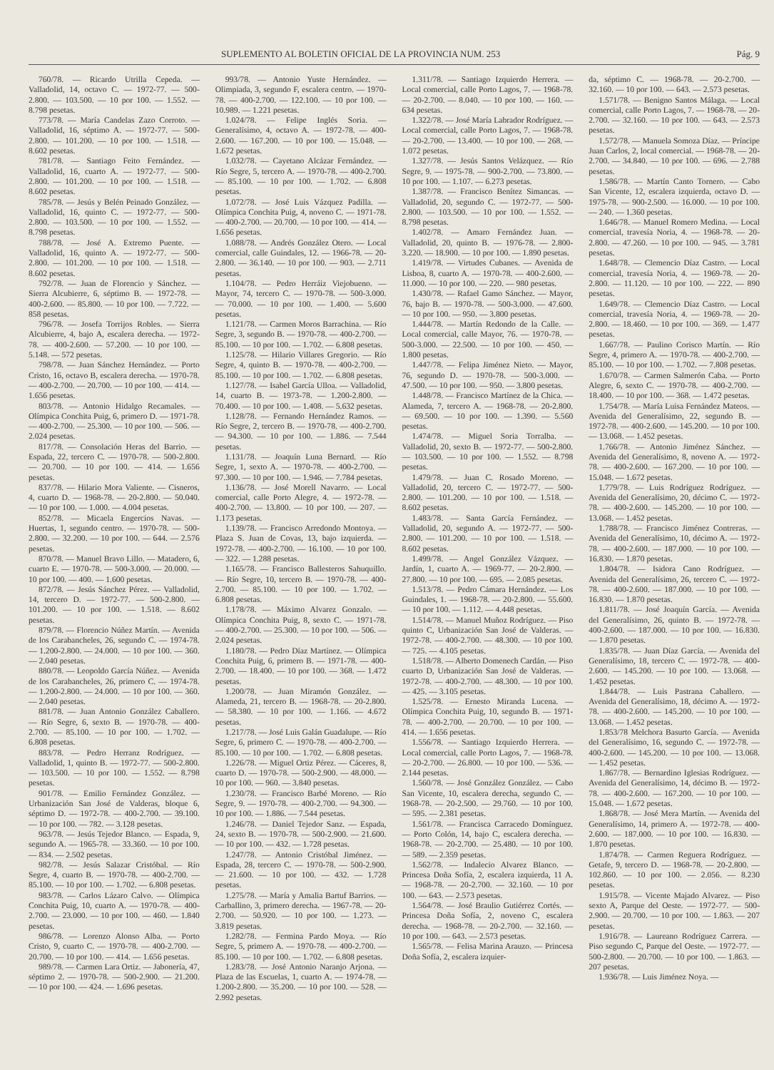SUPLEMENTO AL BOLETIN OFICIAL DE LA PROVINCIA NUM. 253 Pág. 9
760/78. — Ricardo Utrilla Cepeda. — Valladolid, 14, octavo C. — 1972-77. — 500-2.800. — 103.500. — 10 por 100. — 1.552. — 8.798 pesetas.
773/78. — María Candelas Zazo Corroto. — Valladolid, 16, séptimo A. — 1972-77. — 500-2.800. — 101.200. — 10 por 100. — 1.518. — 8.602 pesetas.
781/78. — Santiago Feito Fernández. — Valladolid, 16, cuarto A. — 1972-77. — 500-2.800. — 101.200. — 10 por 100. — 1.518. — 8.602 pesetas.
785/78. — Jesús y Belén Peinado González. — Valladolid, 16, quinto C. — 1972-77. — 500-2.800. — 103.500. — 10 por 100. — 1.552. — 8.798 pesetas.
788/78. — José A. Extremo Puente. — Valladolid, 16, quinto A. — 1972-77. — 500-2.800. — 101.200. — 10 por 100. — 1.518. — 8.602 pesetas.
792/78. — Juan de Florencio y Sánchez. — Sierra Alcubierre, 6, séptimo B. — 1972-78. — 400-2.600. — 85.800. — 10 por 100. — 7.722. — 858 pesetas.
796/78. — Josefa Torrijos Robles. — Sierra Alcubierre, 4, bajo A, escalera derecha. — 1972-78. — 400-2.600. — 57.200. — 10 por 100. — 5.148. — 572 pesetas.
798/78. — Juan Sánchez Hernández. — Porto Cristo, 16, octavo B, escalera derecha. — 1970-78. — 400-2.700. — 20.700. — 10 por 100. — 414. — 1.656 pesetas.
803/78. — Antonio Hidalgo Recamales. — Olímpica Conchita Puig, 6, primero D. — 1971-78. — 400-2.700. — 25.300. — 10 por 100. — 506. — 2.024 pesetas.
817/78. — Consolación Heras del Barrio. — Espada, 22, tercero C. — 1970-78. — 500-2.800. — 20.700. — 10 por 100. — 414. — 1.656 pesetas.
837/78. — Hilario Mora Valiente. — Cisneros, 4, cuarto D. — 1968-78. — 20-2.800. — 50.040. — 10 por 100. — 1.000. — 4.004 pesetas.
852/78. — Micaela Engercios Navas. — Huertas, 1, segundo centro. — 1970-78. — 500-2.800. — 32.200. — 10 por 100. — 644. — 2.576 pesetas.
870/78. — Manuel Bravo Lillo. — Matadero, 6, cuarto E. — 1970-78. — 500-3.000. — 20.000. — 10 por 100. — 400. — 1.600 pesetas.
872/78. — Jesús Sánchez Pérez. — Valladolid, 14, tercero D. — 1972-77. — 500-2.800. — 101.200. — 10 por 100. — 1.518. — 8.602 pesetas.
879/78. — Florencio Núñez Martín. — Avenida de los Carabancheles, 26, segundo C. — 1974-78. — 1.200-2.800. — 24.000. — 10 por 100. — 360. — 2.040 pesetas.
880/78. — Leopoldo García Núñez. — Avenida de los Carabancheles, 26, primero C. — 1974-78. — 1.200-2.800. — 24.000. — 10 por 100. — 360. — 2.040 pesetas.
881/78. — Juan Antonio González Caballero. — Río Segre, 6, sexto B. — 1970-78. — 400-2.700. — 85.100. — 10 por 100. — 1.702. — 6.808 pesetas.
883/78. — Pedro Herranz Rodríguez. — Valladolid, 1, quinto B. — 1972-77. — 500-2.800. — 103.500. — 10 por 100. — 1.552. — 8.798 pesetas.
901/78. — Emilio Fernández González. — Urbanización San José de Valderas, bloque 6, séptimo D. — 1972-78. — 400-2.700. — 39.100. — 10 por 100. — 782. — 3.128 pesetas.
963/78. — Jesús Tejedor Blanco. — Espada, 9, segundo A. — 1965-78. — 33.360. — 10 por 100. — 834. — 2.502 pesetas.
982/78. — Jesús Salazar Cristóbal. — Río Segre, 4, cuarto B. — 1970-78. — 400-2.700. — 85.100. — 10 por 100. — 1.702. — 6.808 pesetas.
983/78. — Carlos Lázaro Calvo. — Olímpica Conchita Puig, 10, cuarto A. — 1970-78. — 400-2.700. — 23.000. — 10 por 100. — 460. — 1.840 pesetas.
986/78. — Lorenzo Alonso Alba. — Porto Cristo, 9, cuarto C. — 1970-78. — 400-2.700. — 20.700. — 10 por 100. — 414. — 1.656 pesetas.
989/78. — Carmen Lara Ortiz. — Jabonería, 47, séptimo 2. — 1970-78. — 500-2.900. — 21.200. — 10 por 100. — 424. — 1.696 pesetas.
993/78. — Antonio Yuste Hernández. — Olimpiada, 3, segundo F, escalera centro. — 1970-78. — 400-2.700. — 122.100. — 10 por 100. — 10.989. — 1.221 pesetas.
1.024/78. — Felipe Inglés Soria. — Generalísimo, 4, octavo A. — 1972-78. — 400-2.600. — 167.200. — 10 por 100. — 15.048. — 1.672 pesetas.
1.032/78. — Cayetano Alcázar Fernández. — Río Segre, 5, tercero A. — 1970-78. — 400-2.700. — 85.100. — 10 por 100. — 1.702. — 6.808 pesetas.
1.072/78. — José Luis Vázquez Padilla. — Olímpica Conchita Puig, 4, noveno C. — 1971-78. — 400-2.700. — 20.700. — 10 por 100. — 414. — 1.656 pesetas.
1.088/78. — Andrés González Otero. — Local comercial, calle Guindales, 12. — 1966-78. — 20-2.800. — 36.140. — 10 por 100. — 903. — 2.711 pesetas.
1.104/78. — Pedro Herráiz Viejobueno. — Mayor, 74, tercero C. — 1970-78. — 500-3.000. — 70.000. — 10 por 100. — 1.400. — 5.600 pesetas.
1.121/78. — Carmen Moros Barrachina. — Río Segre, 3, segundo B. — 1970-78. — 400-2.700. — 85.100. — 10 por 100. — 1.702. — 6.808 pesetas.
1.125/78. — Hilario Villares Gregorio. — Río Segre, 4, quinto B. — 1970-78. — 400-2.700. — 85.100. — 10 por 100. — 1.702. — 6.808 pesetas.
1.127/78. — Isabel García Ulloa. — Valladolid, 14, cuarto B. — 1973-78. — 1.200-2.800. — 70.400. — 10 por 100. — 1.408. — 5.632 pesetas.
1.128/78. — Fernando Hernández Ramos. — Río Segre, 2, tercero B. — 1970-78. — 400-2.700. — 94.300. — 10 por 100. — 1.886. — 7.544 pesetas.
1.131/78. — Joaquín Luna Bernard. — Río Segre, 1, sexto A. — 1970-78. — 400-2.700. — 97.300. — 10 por 100. — 1.946. — 7.784 pesetas.
1.136/78. — José Morell Navarro. — Local comercial, calle Porto Alegre, 4. — 1972-78. — 400-2.700. — 13.800. — 10 por 100. — 207. — 1.173 pesetas.
1.139/78. — Francisco Arredondo Montoya. — Plaza S. Juan de Covas, 13, bajo izquierda. — 1972-78. — 400-2.700. — 16.100. — 10 por 100. — 322. — 1.288 pesetas.
1.165/78. — Francisco Ballesteros Sahuquillo. — Río Segre, 10, tercero B. — 1970-78. — 400-2.700. — 85.100. — 10 por 100. — 1.702. — 6.808 pesetas.
1.178/78. — Máximo Alvarez Gonzalo. — Olímpica Conchita Puig, 8, sexto C. — 1971-78. — 400-2.700. — 25.300. — 10 por 100. — 506. — 2.024 pesetas.
1.180/78. — Pedro Díaz Martínez. — Olímpica Conchita Puig, 6, primero B. — 1971-78. — 400-2.700. — 18.400. — 10 por 100. — 368. — 1.472 pesetas.
1.200/78. — Juan Miramón González. — Alameda, 21, tercero B. — 1968-78. — 20-2.800. — 58.380. — 10 por 100. — 1.166. — 4.672 pesetas.
1.217/78. — José Luis Galán Guadalupe. — Río Segre, 6, primero C. — 1970-78. — 400-2.700. — 85.100. — 10 por 100. — 1.702. — 6.808 pesetas.
1.226/78. — Miguel Ortiz Pérez. — Cáceres, 8, cuarto D. — 1970-78. — 500-2.900. — 48.000. — 10 por 100. — 960. — 3.840 pesetas.
1.230/78. — Francisco Barbé Moreno. — Río Segre, 9. — 1970-78. — 400-2.700. — 94.300. — 10 por 100. — 1.886. — 7.544 pesetas.
1.246/78. — Daniel Tejedor Sanz. — Espada, 24, sexto B. — 1970-78. — 500-2.900. — 21.600. — 10 por 100. — 432. — 1.728 pesetas.
1.247/78. — Antonio Cristóbal Jiménez. — Espada, 28, tercero C. — 1970-78. — 500-2.900. — 21.600. — 10 por 100. — 432. — 1.728 pesetas.
1.275/78. — María y Amalia Bartuf Barrios. — Carballino, 3, primero derecha. — 1967-78. — 20-2.700. — 50.920. — 10 por 100. — 1.273. — 3.819 pesetas.
1.282/78. — Fermina Pardo Moya. — Río Segre, 5, primero A. — 1970-78. — 400-2.700. — 85.100. — 10 por 100. — 1.702. — 6.808 pesetas.
1.283/78. — José Antonio Naranjo Arjona. — Plaza de las Escuelas, 1, cuarto A. — 1974-78. — 1.200-2.800. — 35.200. — 10 por 100. — 528. — 2.992 pesetas.
1.311/78. — Santiago Izquierdo Herrera. — Local comercial, calle Porto Lagos, 7. — 1968-78. — 20-2.700. — 8.040. — 10 por 100. — 160. — 634 pesetas.
1.322/78. — José María Labrador Rodríguez. — Local comercial, calle Porto Lagos, 7. — 1968-78. — 20-2.700. — 13.400. — 10 por 100. — 268. — 1.072 pesetas.
1.327/78. — Jesús Santos Velázquez. — Río Segre, 9. — 1975-78. — 900-2.700. — 73.800. — 10 por 100. — 1.107. — 6.273 pesetas.
1.387/78. — Francisco Benítez Simancas. — Valladolid, 20, segundo C. — 1972-77. — 500-2.800. — 103.500. — 10 por 100. — 1.552. — 8.798 pesetas.
1.402/78. — Amaro Fernández Juan. — Valladolid, 20, quinto B. — 1976-78. — 2.800-3.220. — 18.900. — 10 por 100. — 1.890 pesetas.
1.419/78. — Virtudes Cubanes. — Avenida de Lisboa, 8, cuarto A. — 1970-78. — 400-2.600. — 11.000. — 10 por 100. — 220. — 980 pesetas.
1.430/78. — Rafael Gamo Sánchez. — Mayor, 76, bajo B. — 1970-78. — 500-3.000. — 47.600. — 10 por 100. — 950. — 3.800 pesetas.
1.444/78. — Martín Redondo de la Calle. — Local comercial, calle Mayor, 76. — 1970-78. — 500-3.000. — 22.500. — 10 por 100. — 450. — 1.800 pesetas.
1.447/78. — Felipa Jiménez Nieto. — Mayor, 76, segundo D. — 1970-78. — 500-3.000. — 47.500. — 10 por 100. — 950. — 3.800 pesetas.
1.448/78. — Francisco Martínez de la Chica. — Alameda, 7, tercero A. — 1968-78. — 20-2.800. — 69.500. — 10 por 100. — 1.390. — 5.560 pesetas.
1.474/78. — Miguel Soria Torralba. — Valladolid, 20, sexto B. — 1972-77. — 500-2.800. — 103.500. — 10 por 100. — 1.552. — 8.798 pesetas.
1.479/78. — Juan C. Rosado Moreno. — Valladolid, 20, tercero C. — 1972-77. — 500-2.800. — 101.200. — 10 por 100. — 1.518. — 8.602 pesetas.
1.483/78. — Santa García Fernández. — Valladolid, 20, segundo A. — 1972-77. — 500-2.800. — 101.200. — 10 por 100. — 1.518. — 8.602 pesetas.
1.499/78. — Angel González Vázquez. — Jardín, 1, cuarto A. — 1969-77. — 20-2.800. — 27.800. — 10 por 100. — 695. — 2.085 pesetas.
1.513/78. — Pedro Cámara Hernández. — Los Guindales, 1. — 1968-78. — 20-2.800. — 55.600. — 10 por 100. — 1.112. — 4.448 pesetas.
1.514/78. — Manuel Muñoz Rodríguez. — Piso quinto C, Urbanización San José de Valderas. — 1972-78. — 400-2.700. — 48.300. — 10 por 100. — 725. — 4.105 pesetas.
1.518/78. — Alberto Domenech Cardán. — Piso cuarto D, Urbanización San José de Valderas. — 1972-78. — 400-2.700. — 48.300. — 10 por 100. — 425. — 3.105 pesetas.
1.525/78. — Ernesto Miranda Lucena. — Olímpica Conchita Puig, 10, segundo B. — 1971-78. — 400-2.700. — 20.700. — 10 por 100. — 414. — 1.656 pesetas.
1.556/78. — Santiago Izquierdo Herrera. — Local comercial, calle Porto Lagos, 7. — 1968-78. — 20-2.700. — 26.800. — 10 por 100. — 536. — 2.144 pesetas.
1.560/78. — José González González. — Cabo San Vicente, 10, escalera derecha, segundo C. — 1968-78. — 20-2.500. — 29.760. — 10 por 100. — 595. — 2.381 pesetas.
1.561/78. — Francisca Carracedo Domínguez. — Porto Colón, 14, bajo C, escalera derecha. — 1968-78. — 20-2.700. — 25.480. — 10 por 100. — 589. — 2.359 pesetas.
1.562/78. — Indalecio Alvarez Blanco. — Princesa Doña Sofía, 2, escalera izquierda, 11 A. — 1968-78. — 20-2.700. — 32.160. — 10 por 100. — 643. — 2.573 pesetas.
1.564/78. — José Braulio Gutiérrez Cortés. — Princesa Doña Sofía, 2, noveno C, escalera derecha. — 1968-78. — 20-2.700. — 32.160. — 10 por 100. — 643. — 2.573 pesetas.
1.565/78. — Felisa Marina Arauzo. — Princesa Doña Sofía, 2, escalera izquier-
da, séptimo C. — 1968-78. — 20-2.700. — 32.160. — 10 por 100. — 643. — 2.573 pesetas.
1.571/78. — Benigno Santos Málaga. — Local comercial, calle Porto Lagos, 7. — 1968-78. — 20-2.700. — 32.160. — 10 por 100. — 643. — 2.573 pesetas.
1.572/78. — Manuela Somoza Díaz. — Príncipe Juan Carlos, 2, local comercial. — 1968-78. — 20-2.700. — 34.840. — 10 por 100. — 696. — 2.788 pesetas.
1.586/78. — Martín Canto Tornero. — Cabo San Vicente, 12, escalera izquierda, octavo D. — 1975-78. — 900-2.500. — 16.000. — 10 por 100. — 240. — 1.360 pesetas.
1.646/78. — Manuel Romero Medina. — Local comercial, travesía Noria, 4. — 1968-78. — 20-2.800. — 47.260. — 10 por 100. — 945. — 3.781 pesetas.
1.648/78. — Clemencio Díaz Castro. — Local comercial, travesía Noria, 4. — 1969-78. — 20-2.800. — 11.120. — 10 por 100. — 222. — 890 pesetas.
1.649/78. — Clemencio Díaz Castro. — Local comercial, travesía Noria, 4. — 1969-78. — 20-2.800. — 18.460. — 10 por 100. — 369. — 1.477 pesetas.
1.667/78. — Paulino Corisco Martín. — Río Segre, 4, primero A. — 1970-78. — 400-2.700. — 85.100. — 10 por 100. — 1.702. — 7.808 pesetas.
1.670/78. — Carmen Salmerón Caba. — Porto Alegre, 6, sexto C. — 1970-78. — 400-2.700. — 18.400. — 10 por 100. — 368. — 1.472 pesetas.
1.754/78. — María Luisa Fernández Mateos. — Avenida del Generalísimo, 22, segundo B. — 1972-78. — 400-2.600. — 145.200. — 10 por 100. — 13.068. — 1.452 pesetas.
1.766/78. — Antonio Jiménez Sánchez. — Avenida del Generalísimo, 8, noveno A. — 1972-78. — 400-2.600. — 167.200. — 10 por 100. — 15.048. — 1.672 pesetas.
1.779/78. — Luis Rodríguez Rodríguez. — Avenida del Generalísimo, 20, décimo C. — 1972-78. — 400-2.600. — 145.200. — 10 por 100. — 13.068. — 1.452 pesetas.
1.788/78. — Francisco Jiménez Contreras. — Avenida del Generalísimo, 10, décimo A. — 1972-78. — 400-2.600. — 187.000. — 10 por 100. — 16.830. — 1.870 pesetas.
1.804/78. — Isidora Cano Rodríguez. — Avenida del Generalísimo, 26, tercero C. — 1972-78. — 400-2.600. — 187.000. — 10 por 100. — 16.830. — 1.870 pesetas.
1.811/78. — José Joaquín García. — Avenida del Generalísimo, 26, quinto B. — 1972-78. — 400-2.600. — 187.000. — 10 por 100. — 16.830. — 1.870 pesetas.
1.835/78. — Juan Díaz García. — Avenida del Generalísimo, 18, tercero C. — 1972-78. — 400-2.600. — 145.200. — 10 por 100. — 13.068. — 1.452 pesetas.
1.844/78. — Luis Pastrana Caballero. — Avenida del Generalísimo, 18, décimo A. — 1972-78. — 400-2.600. — 145.200. — 10 por 100. — 13.068. — 1.452 pesetas.
1.853/78 Melchora Basurto García. — Avenida del Generalísimo, 16, segundo C. — 1972-78. — 400-2.600. — 145.200. — 10 por 100. — 13.068. — 1.452 pesetas.
1.867/78. — Bernardino Iglesias Rodríguez. — Avenida del Generalísimo, 14, décimo B. — 1972-78. — 400-2.600. — 167.200. — 10 por 100. — 15.048. — 1.672 pesetas.
1.868/78. — José Mera Martín. — Avenida del Generalísimo, 14, primero A. — 1972-78. — 400-2.600. — 187.000. — 10 por 100. — 16.830. — 1.870 pesetas.
1.874/78. — Carmen Reguera Rodríguez. — Getafe, 9, tercero D. — 1968-78. — 20-2.800. — 102.860. — 10 por 100. — 2.056. — 8.230 pesetas.
1.915/78. — Vicente Majado Alvarez. — Piso sexto A, Parque del Oeste. — 1972-77. — 500-2.900. — 20.700. — 10 por 100. — 1.863. — 207 pesetas.
1.916/78. — Laureano Rodríguez Carrera. — Piso segundo C, Parque del Oeste. — 1972-77. — 500-2.800. — 20.700. — 10 por 100. — 1.863. — 207 pesetas.
1.936/78. — Luis Jiménez Noya. —